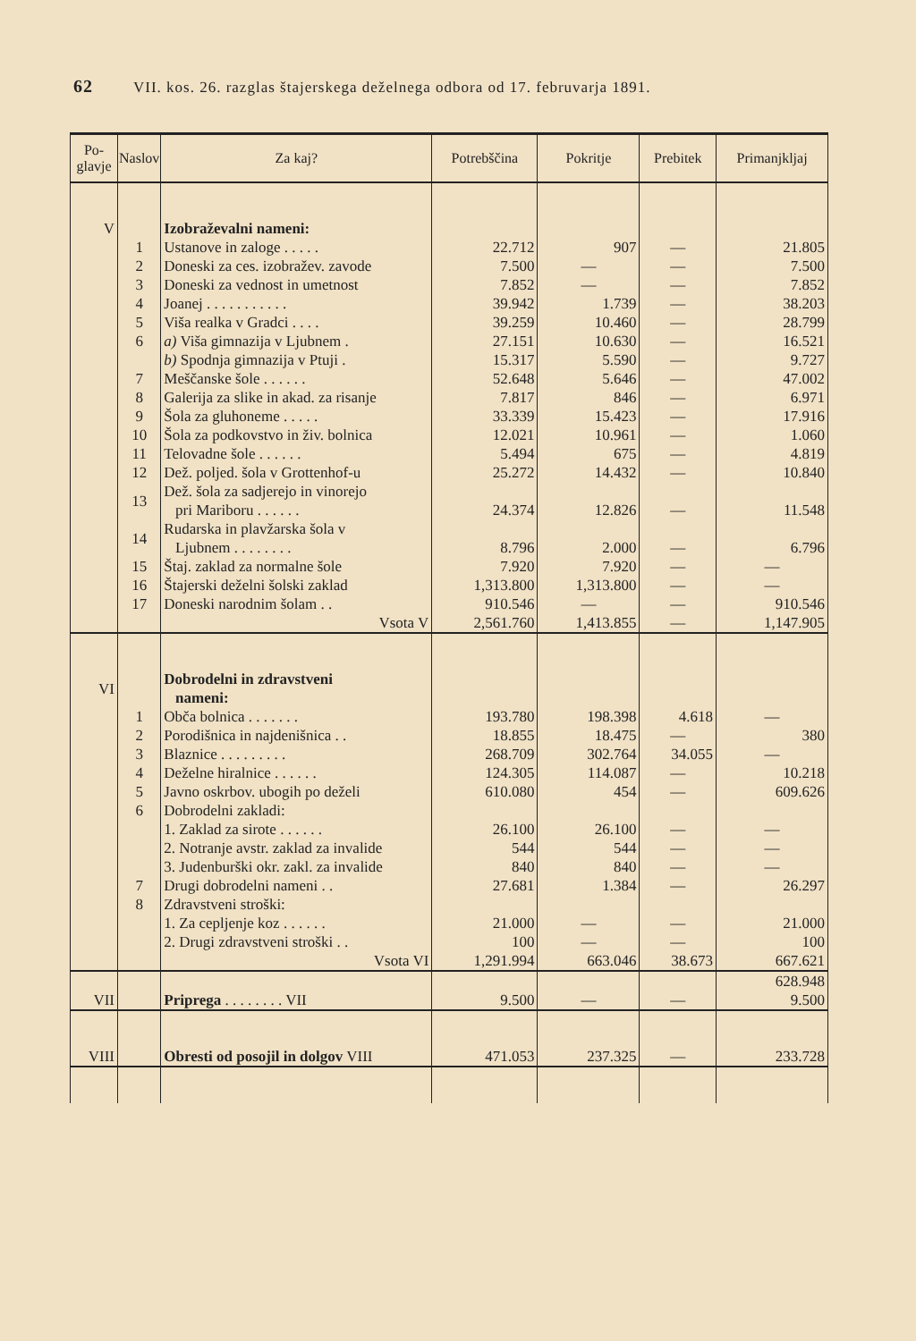62 VII. kos. 26. razglas štajerskega deželnega odbora od 17. februvarja 1891.
| Po- glavje | Naslov | Za kaj? | Potrebščina | Pokritje | Prebitek | Primanjkljaj |
| --- | --- | --- | --- | --- | --- | --- |
| V | | Izobraževalni nameni: | | | | |
| | 1 | Ustanove in zaloge . . . . . | 22.712 | 907 | — | 21.805 |
| | 2 | Doneski za ces. izobražev. zavode | 7.500 | — | — | 7.500 |
| | 3 | Doneski za vednost in umetnost | 7.852 | — | — | 7.852 |
| | 4 | Joanej . . . . . . . . . . . | 39.942 | 1.739 | — | 38.203 |
| | 5 | Viša realka v Gradci . . . . | 39.259 | 10.460 | — | 28.799 |
| | 6 | a) Viša gimnazija v Ljubnem . | 27.151 | 10.630 | — | 16.521 |
| | | b) Spodnja gimnazija v Ptuji . | 15.317 | 5.590 | — | 9.727 |
| | 7 | Meščanske šole . . . . . . | 52.648 | 5.646 | — | 47.002 |
| | 8 | Galerija za slike in akad. za risanje | 7.817 | 846 | — | 6.971 |
| | 9 | Šola za gluhoneme . . . . . | 33.339 | 15.423 | — | 17.916 |
| | 10 | Šola za podkovstvo in živ. bolnica | 12.021 | 10.961 | — | 1.060 |
| | 11 | Telovadne šole . . . . . . | 5.494 | 675 | — | 4.819 |
| | 12 | Dež. poljed. šola v Grottenhof-u | 25.272 | 14.432 | — | 10.840 |
| | 13 | Dež. šola za sadjerejo in vinorejo pri Mariboru . . . . . . | 24.374 | 12.826 | — | 11.548 |
| | 14 | Rudarska in plavžarska šola v Ljubnem . . . . . . . . | 8.796 | 2.000 | — | 6.796 |
| | 15 | Štaj. zaklad za normalne šole | 7.920 | 7.920 | — | — |
| | 16 | Štajerski deželni šolski zaklad | 1,313.800 | 1,313.800 | — | — |
| | 17 | Doneski narodnim šolam . . | 910.546 | — | — | 910.546 |
| | | Vsota V | 2,561.760 | 1,413.855 | — | 1,147.905 |
| VI | | Dobrodelni in zdravstveni nameni: | | | | |
| | 1 | Obča bolnica . . . . . . . | 193.780 | 198.398 | 4.618 | — |
| | 2 | Porodišnica in najdenišnica . . | 18.855 | 18.475 | — | 380 |
| | 3 | Blaznice . . . . . . . . . | 268.709 | 302.764 | 34.055 | — |
| | 4 | Deželne hiralnice . . . . . . | 124.305 | 114.087 | — | 10.218 |
| | 5 | Javno oskrbov. ubogih po deželi | 610.080 | 454 | — | 609.626 |
| | 6 | Dobrodelni zakladi: | | | | |
| | | 1. Zaklad za sirote . . . . . . | 26.100 | 26.100 | — | — |
| | | 2. Notranje avstr. zaklad za invalide | 544 | 544 | — | — |
| | | 3. Judenburški okr. zakl. za invalide | 840 | 840 | — | — |
| | 7 | Drugi dobrodelni nameni . . | 27.681 | 1.384 | — | 26.297 |
| | 8 | Zdravstveni stroški: | | | | |
| | | 1. Za cepljenje koz . . . . . . | 21.000 | — | — | 21.000 |
| | | 2. Drugi zdravstveni stroški . . | 100 | — | — | 100 |
| | | Vsota VI | 1,291.994 | 663.046 | 38.673 | 667.621 |
| | | | | | | 628.948 |
| VII | | Priprega . . . . . . . . VII | 9.500 | — | — | 9.500 |
| VIII | | Obresti od posojil in dolgov VIII | 471.053 | 237.325 | — | 233.728 |